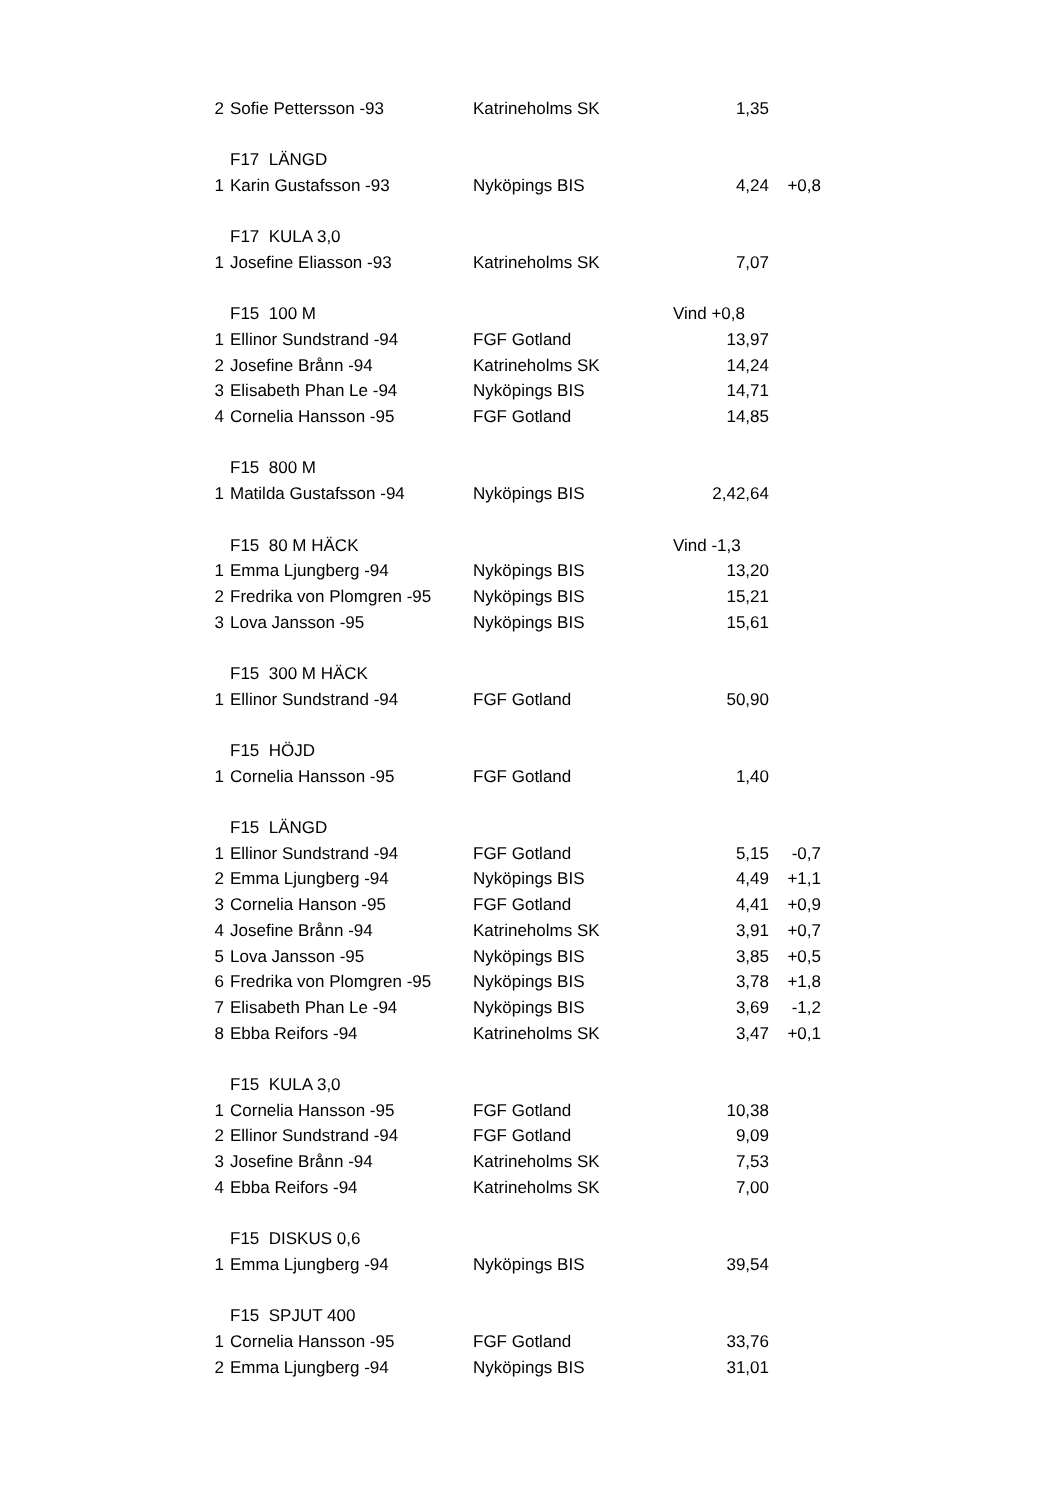| 2 | Sofie Pettersson -93 | Katrineholms SK | 1,35 | |
| | F17 LÄNGD | | | |
| 1 | Karin Gustafsson -93 | Nyköpings BIS | 4,24 | +0,8 |
| | F17 KULA 3,0 | | | |
| 1 | Josefine Eliasson -93 | Katrineholms SK | 7,07 | |
| | F15 100 M | | Vind +0,8 | |
| 1 | Ellinor Sundstrand -94 | FGF Gotland | 13,97 | |
| 2 | Josefine Brånn -94 | Katrineholms SK | 14,24 | |
| 3 | Elisabeth Phan Le -94 | Nyköpings BIS | 14,71 | |
| 4 | Cornelia Hansson -95 | FGF Gotland | 14,85 | |
| | F15 800 M | | | |
| 1 | Matilda Gustafsson -94 | Nyköpings BIS | 2,42,64 | |
| | F15 80 M HÄCK | | Vind -1,3 | |
| 1 | Emma Ljungberg -94 | Nyköpings BIS | 13,20 | |
| 2 | Fredrika von Plomgren -95 | Nyköpings BIS | 15,21 | |
| 3 | Lova Jansson -95 | Nyköpings BIS | 15,61 | |
| | F15 300 M HÄCK | | | |
| 1 | Ellinor Sundstrand -94 | FGF Gotland | 50,90 | |
| | F15 HÖJD | | | |
| 1 | Cornelia Hansson -95 | FGF Gotland | 1,40 | |
| | F15 LÄNGD | | | |
| 1 | Ellinor Sundstrand -94 | FGF Gotland | 5,15 | -0,7 |
| 2 | Emma Ljungberg -94 | Nyköpings BIS | 4,49 | +1,1 |
| 3 | Cornelia Hanson -95 | FGF Gotland | 4,41 | +0,9 |
| 4 | Josefine Brånn -94 | Katrineholms SK | 3,91 | +0,7 |
| 5 | Lova Jansson -95 | Nyköpings BIS | 3,85 | +0,5 |
| 6 | Fredrika von Plomgren -95 | Nyköpings BIS | 3,78 | +1,8 |
| 7 | Elisabeth Phan Le -94 | Nyköpings BIS | 3,69 | -1,2 |
| 8 | Ebba Reifors -94 | Katrineholms SK | 3,47 | +0,1 |
| | F15 KULA 3,0 | | | |
| 1 | Cornelia Hansson -95 | FGF Gotland | 10,38 | |
| 2 | Ellinor Sundstrand -94 | FGF Gotland | 9,09 | |
| 3 | Josefine Brånn -94 | Katrineholms SK | 7,53 | |
| 4 | Ebba Reifors -94 | Katrineholms SK | 7,00 | |
| | F15 DISKUS 0,6 | | | |
| 1 | Emma Ljungberg -94 | Nyköpings BIS | 39,54 | |
| | F15 SPJUT 400 | | | |
| 1 | Cornelia Hansson -95 | FGF Gotland | 33,76 | |
| 2 | Emma Ljungberg -94 | Nyköpings BIS | 31,01 | |